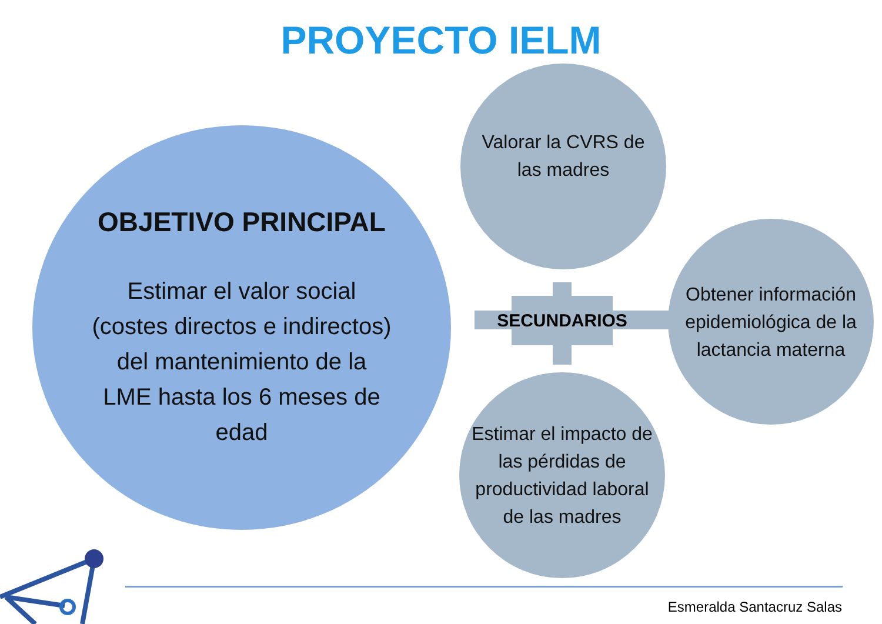PROYECTO IELM
OBJETIVO PRINCIPAL
Estimar el valor social
(costes directos e indirectos)
del mantenimiento de la
LME hasta los 6 meses de
edad
Valorar la CVRS de las madres
SECUNDARIOS
Obtener información epidemiológica de la lactancia materna
Estimar el impacto de las pérdidas de productividad laboral de las madres
Esmeralda Santacruz Salas